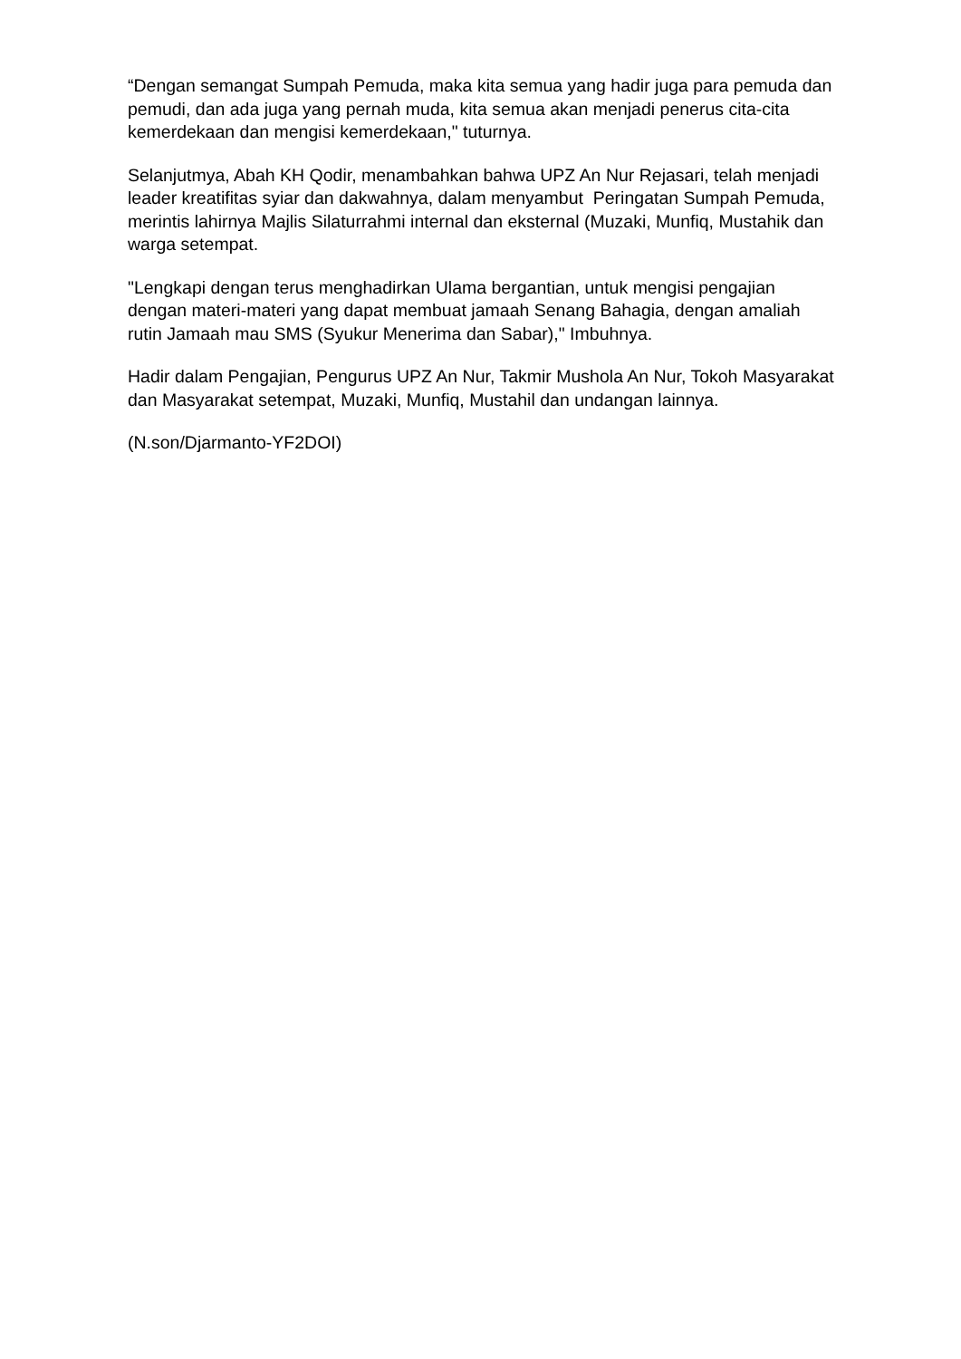“Dengan semangat Sumpah Pemuda, maka kita semua yang hadir juga para pemuda dan pemudi, dan ada juga yang pernah muda, kita semua akan menjadi penerus cita-cita kemerdekaan dan mengisi kemerdekaan," tuturnya.
Selanjutmya, Abah KH Qodir, menambahkan bahwa UPZ An Nur Rejasari, telah menjadi leader kreatifitas syiar dan dakwahnya, dalam menyambut Peringatan Sumpah Pemuda, merintis lahirnya Majlis Silaturrahmi internal dan eksternal (Muzaki, Munfiq, Mustahik dan warga setempat.
"Lengkapi dengan terus menghadirkan Ulama bergantian, untuk mengisi pengajian dengan materi-materi yang dapat membuat jamaah Senang Bahagia, dengan amaliah rutin Jamaah mau SMS (Syukur Menerima dan Sabar)," Imbuhnya.
Hadir dalam Pengajian, Pengurus UPZ An Nur, Takmir Mushola An Nur, Tokoh Masyarakat dan Masyarakat setempat, Muzaki, Munfiq, Mustahil dan undangan lainnya.
(N.son/Djarmanto-YF2DOI)